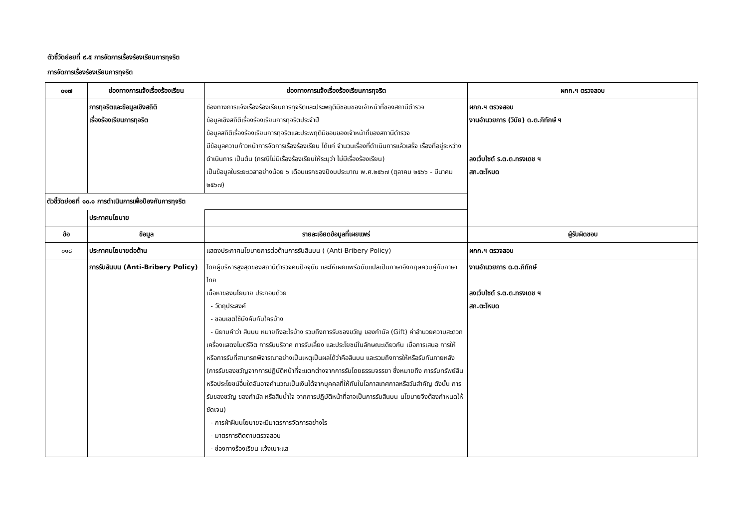ตัวชี้วัดย่อยที่ ๙.๕ การจัดการเรื่องร้องเรียนการทุจริต
การจัดการเรื่องร้องเรียนการทุจริต
| ๐๑๗ | ช่องทางการแจ้งเรื่องร้องเรียน | ช่องทางการแจ้งเรื่องร้องเรียนการทุจริต | ผกก.ฯ ตรวจสอบ |
| --- | --- | --- | --- |
| | การทุจริตและข้อมูลเชิงสถิติ เรื่องร้องเรียนการทุจริต | ช่องทางการแจ้งเรื่องร้องเรียนการทุจริตและประพฤติมิชอบของเจ้าหน้าที่ของสถานีตำรวจ ข้อมูลเชิงสถิติเรื่องร้องเรียนการทุจริตประจำปี ข้อมูลสถิติเรื่องร้องเรียนการทุจริตและประพฤติมิชอบของเจ้าหน้าที่ของสถานีตำรวจ มีข้อมูลความก้าวหน้าการจัดการเรื่องร้องเรียน ได้แก่ จำนวนเรื่องที่ดำเนินการแล้วเสร็จ เรื่องที่อยู่ระหว่างดำเนินการ เป็นต้น (กรณีไม่มีเรื่องร้องเรียนให้ระบุว่า ไม่มีเรื่องร้องเรียน) เป็นข้อมูลในระยะเวลาอย่างน้อย ๖ เดือนแรกของปีงบประมาณ พ.ศ.๒๕๖๗ (ตุลาคม ๒๕๖๖ - มีนาคม ๒๕๖๗) | ผกก.ฯ ตรวจสอบ งานอำนวยการ (วินัย) ด.ต.ภิทักษ์ ฯ ลงเว็บไซต์ ร.ต.ต.ทรงเดช ฯ สภ.ตะโหมด |
| ตัวชี้วัดย่อยที่ ๑๐.๑ การดำเนินการเพื่อป้องกันการทุจริต | | | |
| | ประกาศนโยบาย | | |
| ข้อ | ข้อมูล | รายละเอียดข้อมูลที่เผยแพร่ | ผู้รับผิดชอบ |
| ๐๑๘ | ประกาศนโยบายต่อต้าน | แสดงประกาศนโยบายการต่อต้านการรับสินบน ( (Anti-Bribery Policy) | ผกก.ฯ ตรวจสอบ |
| | การรับสินบน (Anti-Bribery Policy) | โดยผู้บริหารสูงสุดของสถานีตำรวจคนปัจจุบัน และให้เผยแพร่ฉบับแปลเป็นภาษาอังกฤษควบคู่กับภาษาไทย เนื้อหาของนโยบาย ประกอบด้วย - วัตถุประสงค์ - ขอบเขตใช้บังคับกับใครบ้าง - นิยามคำว่า สินบน หมายถึงอะไรบ้าง รวมถึงการรับของขวัญ ของกำนัล (Gift) ค่าอำนวยความสะดวก เครื่องแสดงไมตรีจิต การรับบริจาค การรับเลี้ยง และประโยชน์ในลักษณะเดียวกัน เมื่อการเสนอ การให้ หรือการรับที่สามารถพิจารณาอย่างเป็นเหตุเป็นผลได้ว่าคือสินบน และรวมถึงการให้หรือรับกันภายหลัง (การรับของขวัญจากการปฏิบัติหน้าที่จะแตกต่างจากการรับโดยธรรมจรรยา ซึ่งหมายถึง การรับทรัพย์สินหรือประโยชน์อื่นใดอันอาจคำนวณเป็นเงินได้จากบุคคลที่ให้กันในโอกาสเทศกาลหรือวันสำคัญ ดังนั้น การรับของขวัญ ของกำนัล หรือสินน้ำใจ จากการปฏิบัติหน้าที่อาจเป็นการรับสินบน นโยบายจึงต้องกำหนดให้ชัดเจน) - การฝ่าฝืนนโยบายจะมีมาตรการจัดการอย่างไร - มาตรการติดตามตรวจสอบ - ช่องทางร้องเรียน แจ้งเบาะแส | งานอำนวยการ ด.ต.ภิทักษ์ ลงเว็บไซต์ ร.ต.ต.ทรงเดช ฯ สภ.ตะโหมด |